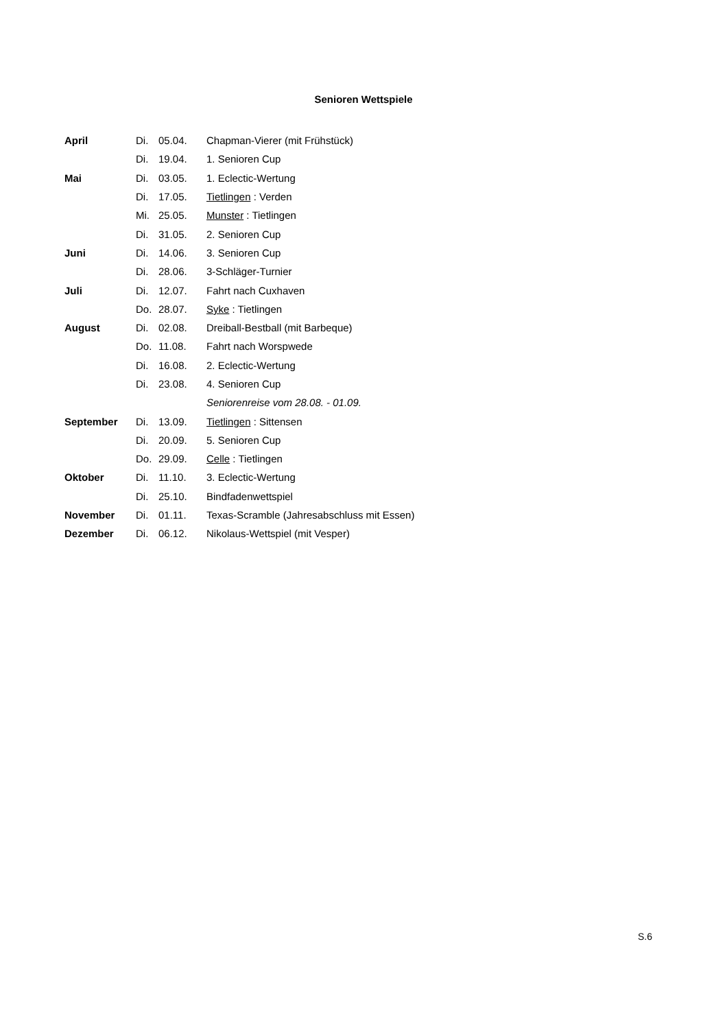Senioren Wettspiele
| April | Di. | 05.04. | Chapman-Vierer (mit Frühstück) |
| | Di. | 19.04. | 1. Senioren Cup |
| Mai | Di. | 03.05. | 1. Eclectic-Wertung |
| | Di. | 17.05. | Tietlingen : Verden |
| | Mi. | 25.05. | Munster : Tietlingen |
| | Di. | 31.05. | 2. Senioren Cup |
| Juni | Di. | 14.06. | 3. Senioren Cup |
| | Di. | 28.06. | 3-Schläger-Turnier |
| Juli | Di. | 12.07. | Fahrt nach Cuxhaven |
| | Do. | 28.07. | Syke : Tietlingen |
| August | Di. | 02.08. | Dreiball-Bestball (mit Barbeque) |
| | Do. | 11.08. | Fahrt nach Worspwede |
| | Di. | 16.08. | 2. Eclectic-Wertung |
| | Di. | 23.08. | 4. Senioren Cup |
| | | | Seniorenreise vom 28.08. - 01.09. |
| September | Di. | 13.09. | Tietlingen : Sittensen |
| | Di. | 20.09. | 5. Senioren Cup |
| | Do. | 29.09. | Celle : Tietlingen |
| Oktober | Di. | 11.10. | 3. Eclectic-Wertung |
| | Di. | 25.10. | Bindfadenwettspiel |
| November | Di. | 01.11. | Texas-Scramble (Jahresabschluss mit Essen) |
| Dezember | Di. | 06.12. | Nikolaus-Wettspiel (mit Vesper) |
S.6